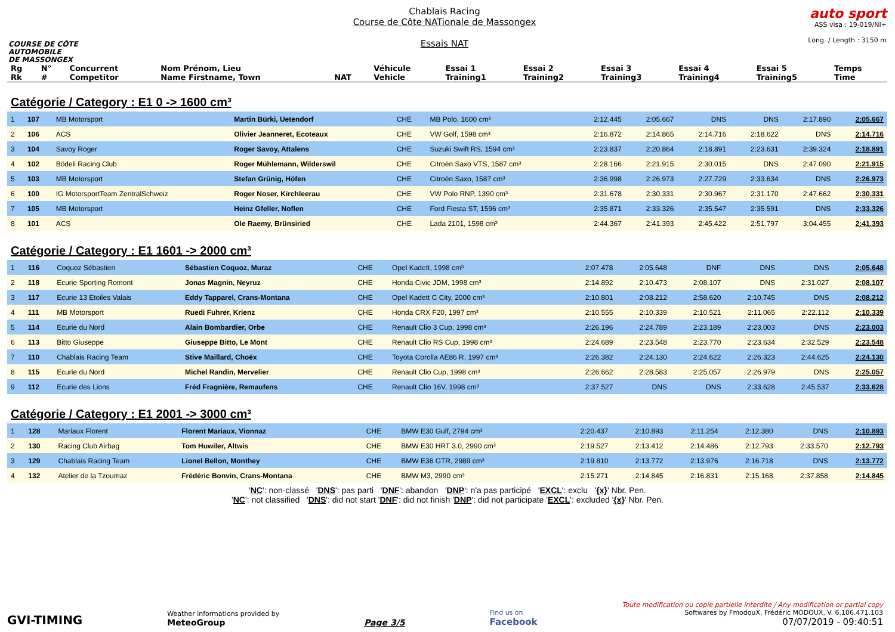COURSE DE CÔTE
AUTOMOBILE
DE MASSONGEX
Chablais Racing
Course de Côte NATionale de Massongex
Essais NAT
auto sport
ASS visa : 19-019/NI+
Long. / Length : 3150 m
| Rg Rk | N° # | Concurrent Competitor | Nom Prénom, Lieu Name Firstname, Town | NAT | Véhicule Vehicle | Essai 1 Training1 | Essai 2 Training2 | Essai 3 Training3 | Essai 4 Training4 | Essai 5 Training5 | Temps Time |
| --- | --- | --- | --- | --- | --- | --- | --- | --- | --- | --- | --- |
Catégorie / Category : E1 0 -> 1600 cm³
| 1 | 107 | MB Motorsport | Martin Bürki, Uetendorf | CHE | MB Polo, 1600 cm³ | 2:12.445 | 2:05.667 | DNS | DNS | 2:17.890 | 2:05.667 |
| 2 | 106 | ACS | Olivier Jeanneret, Ecoteaux | CHE | VW Golf, 1598 cm³ | 2:16.872 | 2:14.865 | 2:14.716 | 2:18.622 | DNS | 2:14.716 |
| 3 | 104 | Savoy Roger | Roger Savoy, Attalens | CHE | Suzuki Swift RS, 1594 cm³ | 2:23.837 | 2:20.864 | 2:18.891 | 2:23.631 | 2:39.324 | 2:18.891 |
| 4 | 102 | Bödeli Racing Club | Roger Mühlemann, Wilderswil | CHE | Citroën Saxo VTS, 1587 cm³ | 2:28.166 | 2:21.915 | 2:30.015 | DNS | 2:47.090 | 2:21.915 |
| 5 | 103 | MB Motorsport | Stefan Grünig, Höfen | CHE | Citroën Saxo, 1587 cm³ | 2:36.998 | 2:26.973 | 2:27.729 | 2:33.634 | DNS | 2:26.973 |
| 6 | 100 | IG MotorsportTeam ZentralSchweiz | Roger Noser, Kirchleerau | CHE | VW Polo RNP, 1390 cm³ | 2:31.678 | 2:30.331 | 2:30.967 | 2:31.170 | 2:47.662 | 2:30.331 |
| 7 | 105 | MB Motorsport | Heinz Gfeller, Noflen | CHE | Ford Fiesta ST, 1596 cm³ | 2:35.871 | 2:33.326 | 2:35.547 | 2:35.591 | DNS | 2:33.326 |
| 8 | 101 | ACS | Ole Raemy, Brünsiried | CHE | Lada 2101, 1598 cm³ | 2:44.367 | 2:41.393 | 2:45.422 | 2:51.797 | 3:04.455 | 2:41.393 |
Catégorie / Category : E1 1601 -> 2000 cm³
| 1 | 116 | Coquoz Sébastien | Sébastien Coquoz, Muraz | CHE | Opel Kadett, 1998 cm³ | 2:07.478 | 2:05.648 | DNF | DNS | DNS | 2:05.648 |
| 2 | 118 | Ecurie Sporting Romont | Jonas Magnin, Neyruz | CHE | Honda Civic JDM, 1998 cm³ | 2:14.892 | 2:10.473 | 2:08.107 | DNS | 2:31.027 | 2:08.107 |
| 3 | 117 | Ecurie 13 Etoiles Valais | Eddy Tapparel, Crans-Montana | CHE | Opel Kadett C City, 2000 cm³ | 2:10.801 | 2:08.212 | 2:58.620 | 2:10.745 | DNS | 2:08.212 |
| 4 | 111 | MB Motorsport | Ruedi Fuhrer, Krienz | CHE | Honda CRX F20, 1997 cm³ | 2:10.555 | 2:10.339 | 2:10.521 | 2:11.065 | 2:22.112 | 2:10.339 |
| 5 | 114 | Ecurie du Nord | Alain Bombardier, Orbe | CHE | Renault Clio 3 Cup, 1998 cm³ | 2:26.196 | 2:24.789 | 2:23.189 | 2:23.003 | DNS | 2:23.003 |
| 6 | 113 | Bitto Giuseppe | Giuseppe Bitto, Le Mont | CHE | Renault Clio RS Cup, 1998 cm³ | 2:24.689 | 2:23.548 | 2:23.770 | 2:23.634 | 2:32.529 | 2:23.548 |
| 7 | 110 | Chablais Racing Team | Stive Maillard, Choëx | CHE | Toyota Corolla AE86 R, 1997 cm³ | 2:26.382 | 2:24.130 | 2:24.622 | 2:26.323 | 2:44.625 | 2:24.130 |
| 8 | 115 | Ecurie du Nord | Michel Randin, Mervelier | CHE | Renault Clio Cup, 1998 cm³ | 2:26.662 | 2:28.583 | 2:25.057 | 2:26.979 | DNS | 2:25.057 |
| 9 | 112 | Ecurie des Lions | Fréd Fragnière, Remaufens | CHE | Renault Clio 16V, 1998 cm³ | 2:37.527 | DNS | DNS | 2:33.628 | 2:45.537 | 2:33.628 |
Catégorie / Category : E1 2001 -> 3000 cm³
| 1 | 128 | Mariaux Florent | Florent Mariaux, Vionnaz | CHE | BMW E30 Gulf, 2794 cm³ | 2:20.437 | 2:10.893 | 2:11.254 | 2:12.380 | DNS | 2:10.893 |
| 2 | 130 | Racing Club Airbag | Tom Huwiler, Altwis | CHE | BMW E30 HRT 3.0, 2990 cm³ | 2:19.527 | 2:13.412 | 2:14.486 | 2:12.793 | 2:33.570 | 2:12.793 |
| 3 | 129 | Chablais Racing Team | Lionel Bellon, Monthey | CHE | BMW E36 GTR, 2989 cm³ | 2:19.810 | 2:13.772 | 2:13.976 | 2:16.718 | DNS | 2:13.772 |
| 4 | 132 | Atelier de la Tzoumaz | Frédéric Bonvin, Crans-Montana | CHE | BMW M3, 2990 cm³ | 2:15.271 | 2:14.845 | 2:16.831 | 2:15.168 | 2:37.858 | 2:14.845 |
'NC': non-classé 'DNS': pas parti 'DNF': abandon 'DNP': n'a pas participé 'EXCL': exclu '{x}' Nbr. Pen.
'NC': not classified 'DNS': did not start 'DNF': did not finish 'DNP': did not participate 'EXCL': excluded '{x}' Nbr. Pen.
GVI-TIMING
Weather informations provided by
MeteoGroup
Page 3/5
Find us on
Facebook
Toute modification ou copie partielle interdite / Any modification or partial copy
Softwares by FmodouX, Frédéric MODOUX, V. 6.106.471.103
07/07/2019 - 09:40:51